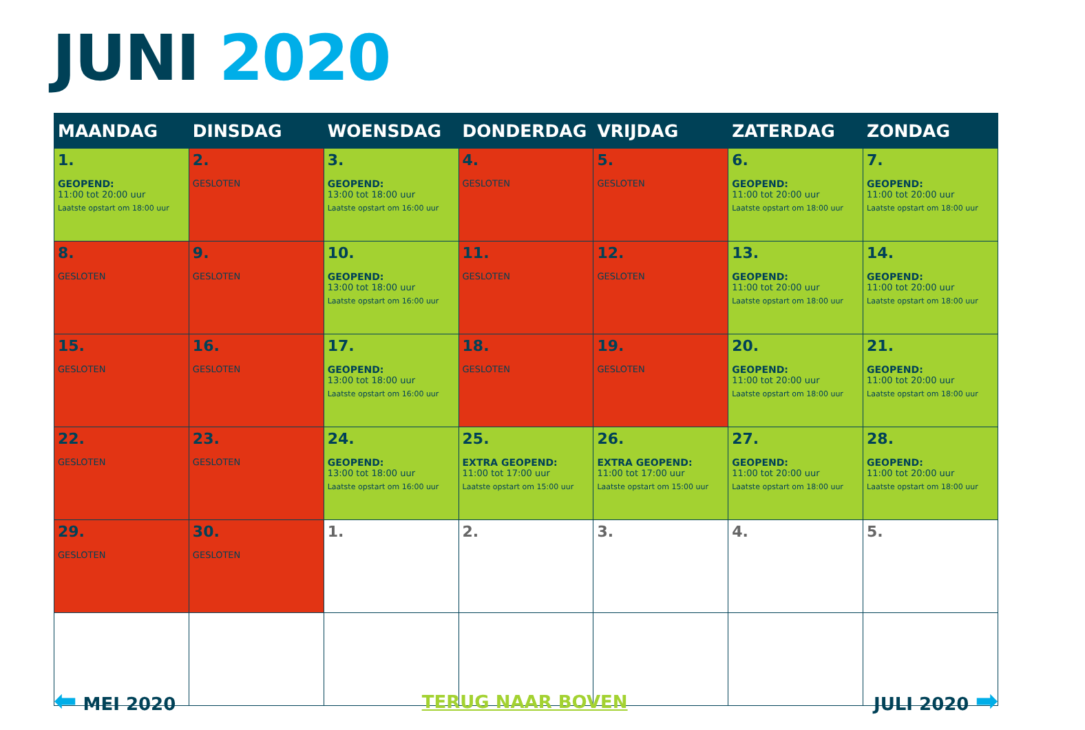JUNI 2020
| MAANDAG | DINSDAG | WOENSDAG | DONDERDAG | VRIJDAG | ZATERDAG | ZONDAG |
| --- | --- | --- | --- | --- | --- | --- |
| 1. GEOPEND: 11:00 tot 20:00 uur Laatste opstart om 18:00 uur | 2. GESLOTEN | 3. GEOPEND: 13:00 tot 18:00 uur Laatste opstart om 16:00 uur | 4. GESLOTEN | 5. GESLOTEN | 6. GEOPEND: 11:00 tot 20:00 uur Laatste opstart om 18:00 uur | 7. GEOPEND: 11:00 tot 20:00 uur Laatste opstart om 18:00 uur |
| 8. GESLOTEN | 9. GESLOTEN | 10. GEOPEND: 13:00 tot 18:00 uur Laatste opstart om 16:00 uur | 11. GESLOTEN | 12. GESLOTEN | 13. GEOPEND: 11:00 tot 20:00 uur Laatste opstart om 18:00 uur | 14. GEOPEND: 11:00 tot 20:00 uur Laatste opstart om 18:00 uur |
| 15. GESLOTEN | 16. GESLOTEN | 17. GEOPEND: 13:00 tot 18:00 uur Laatste opstart om 16:00 uur | 18. GESLOTEN | 19. GESLOTEN | 20. GEOPEND: 11:00 tot 20:00 uur Laatste opstart om 18:00 uur | 21. GEOPEND: 11:00 tot 20:00 uur Laatste opstart om 18:00 uur |
| 22. GESLOTEN | 23. GESLOTEN | 24. GEOPEND: 13:00 tot 18:00 uur Laatste opstart om 16:00 uur | 25. EXTRA GEOPEND: 11:00 tot 17:00 uur Laatste opstart om 15:00 uur | 26. EXTRA GEOPEND: 11:00 tot 17:00 uur Laatste opstart om 15:00 uur | 27. GEOPEND: 11:00 tot 20:00 uur Laatste opstart om 18:00 uur | 28. GEOPEND: 11:00 tot 20:00 uur Laatste opstart om 18:00 uur |
| 29. GESLOTEN | 30. GESLOTEN | 1. | 2. | 3. | 4. | 5. |
⬅ MEI 2020 TERUG NAAR BOVEN JULI 2020 ➡